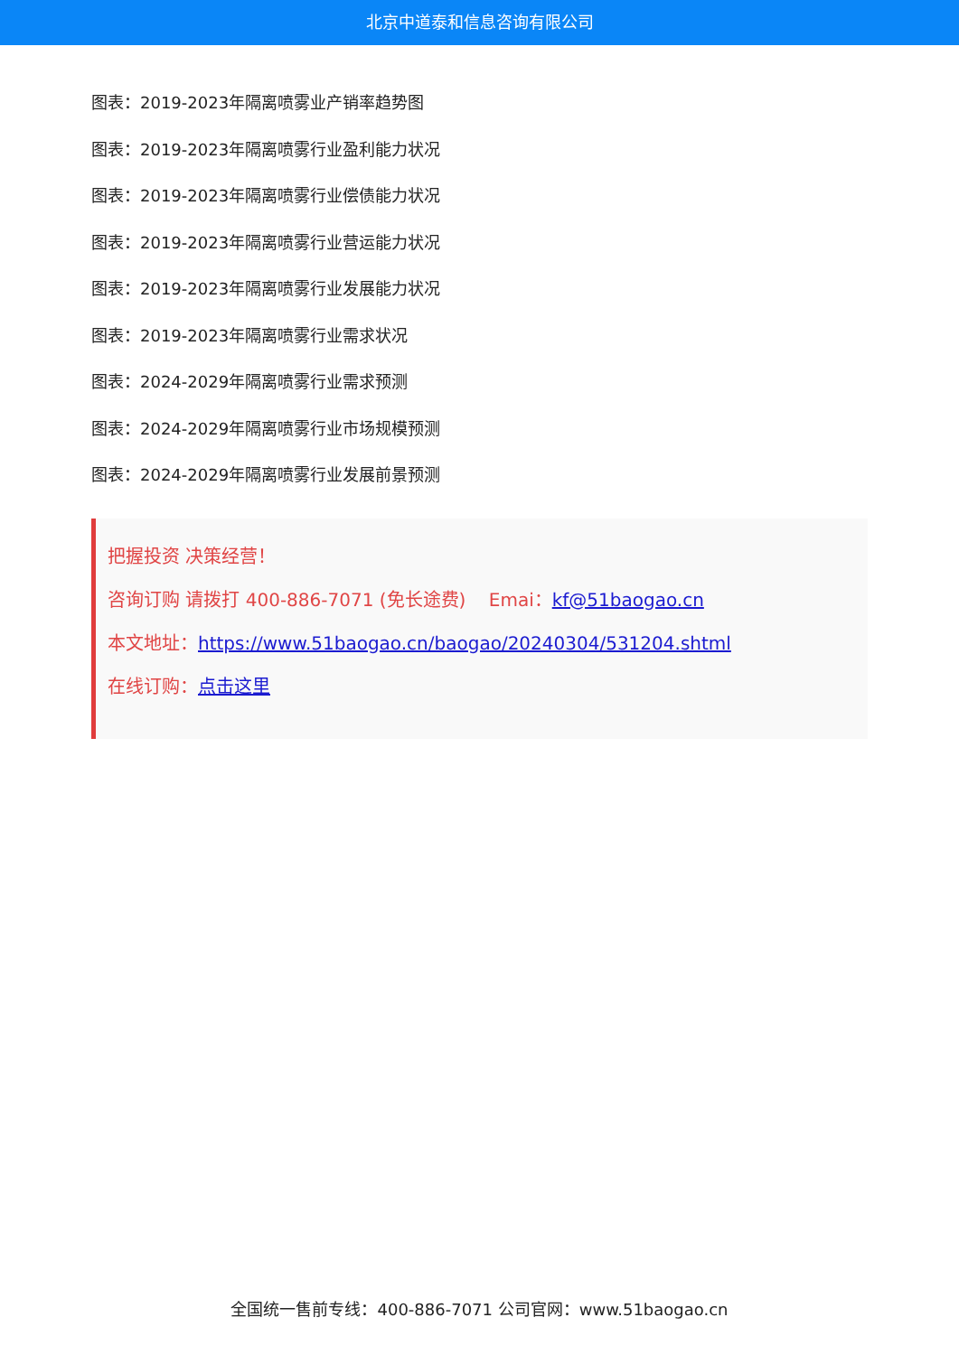北京中道泰和信息咨询有限公司
图表：2019-2023年隔离喷雾业产销率趋势图
图表：2019-2023年隔离喷雾行业盈利能力状况
图表：2019-2023年隔离喷雾行业偿债能力状况
图表：2019-2023年隔离喷雾行业营运能力状况
图表：2019-2023年隔离喷雾行业发展能力状况
图表：2019-2023年隔离喷雾行业需求状况
图表：2024-2029年隔离喷雾行业需求预测
图表：2024-2029年隔离喷雾行业市场规模预测
图表：2024-2029年隔离喷雾行业发展前景预测
把握投资 决策经营！
咨询订购 请拨打 400-886-7071 (免长途费) Emai：kf@51baogao.cn
本文地址：https://www.51baogao.cn/baogao/20240304/531204.shtml
在线订购：点击这里
全国统一售前专线：400-886-7071 公司官网：www.51baogao.cn